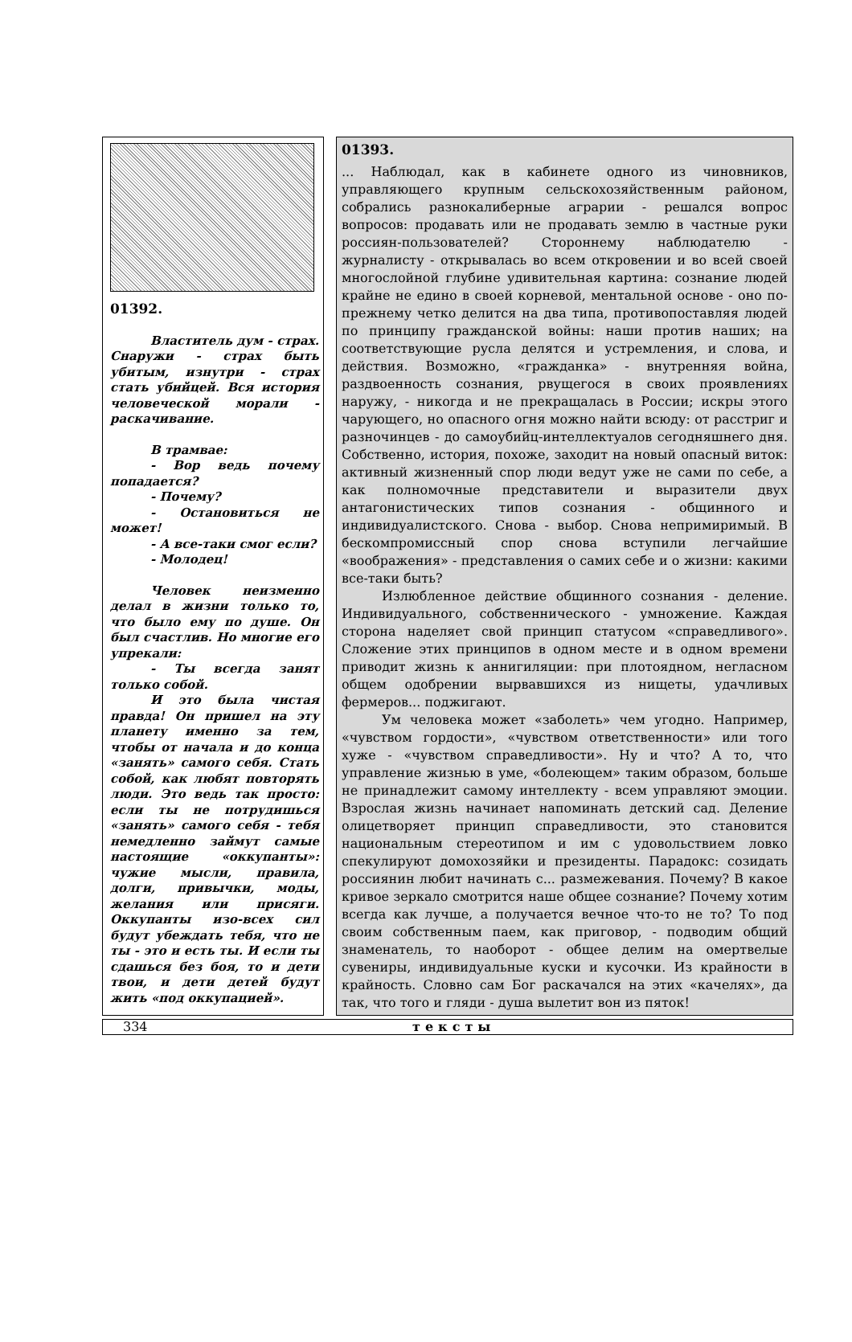01392.
Властитель дум - страх. Снаружи - страх быть убитым, изнутри - страх стать убийцей. Вся история человеческой морали - раскачивание.
В трамвае:
- Вор ведь почему попадается?
- Почему?
- Остановиться не может!
- А все-таки смог если?
- Молодец!
Человек неизменно делал в жизни только то, что было ему по душе. Он был счастлив. Но многие его упрекали:
- Ты всегда занят только собой.
И это была чистая правда! Он пришел на эту планету именно за тем, чтобы от начала и до конца «занять» самого себя. Стать собой, как любят повторять люди. Это ведь так просто: если ты не потрудишься «занять» самого себя - тебя немедленно займут самые настоящие «оккупанты»: чужие мысли, правила, долги, привычки, моды, желания или присяги. Оккупанты изо-всех сил будут убеждать тебя, что не ты - это и есть ты. И если ты сдашься без боя, то и дети твои, и дети детей будут жить «под оккупацией».
01393.
... Наблюдал, как в кабинете одного из чиновников, управляющего крупным сельскохозяйственным районом, собрались разнокалиберные аграрии - решался вопрос вопросов: продавать или не продавать землю в частные руки россиян-пользователей? Стороннему наблюдателю - журналисту - открывалась во всем откровении и во всей своей многослойной глубине удивительная картина: сознание людей крайне не едино в своей корневой, ментальной основе - оно по-прежнему четко делится на два типа, противопоставляя людей по принципу гражданской войны: наши против наших; на соответствующие русла делятся и устремления, и слова, и действия. Возможно, «гражданка» - внутренняя война, раздвоенность сознания, рвущегося в своих проявлениях наружу, - никогда и не прекращалась в России; искры этого чарующего, но опасного огня можно найти всюду: от расстриг и разночинцев - до самоубийц-интеллектуалов сегодняшнего дня. Собственно, история, похоже, заходит на новый опасный виток: активный жизненный спор люди ведут уже не сами по себе, а как полномочные представители и выразители двух антагонистических типов сознания - общинного и индивидуалистского. Снова - выбор. Снова непримиримый. В бескомпромиссный спор снова вступили легчайшие «воображения» - представления о самих себе и о жизни: какими все-таки быть?
Излюбленное действие общинного сознания - деление. Индивидуального, собственнического - умножение. Каждая сторона наделяет свой принцип статусом «справедливого». Сложение этих принципов в одном месте и в одном времени приводит жизнь к аннигиляции: при плотоядном, негласном общем одобрении вырвавшихся из нищеты, удачливых фермеров... поджигают.
Ум человека может «заболеть» чем угодно. Например, «чувством гордости», «чувством ответственности» или того хуже - «чувством справедливости». Ну и что? А то, что управление жизнью в уме, «болеющем» таким образом, больше не принадлежит самому интеллекту - всем управляют эмоции. Взрослая жизнь начинает напоминать детский сад. Деление олицетворяет принцип справедливости, это становится национальным стереотипом и им с удовольствием ловко спекулируют домохозяйки и президенты. Парадокс: созидать россиянин любит начинать с... размежевания. Почему? В какое кривое зеркало смотрится наше общее сознание? Почему хотим всегда как лучше, а получается вечное что-то не то? То под своим собственным паем, как приговор, - подводим общий знаменатель, то наоборот - общее делим на омертвелые сувениры, индивидуальные куски и кусочки. Из крайности в крайность. Словно сам Бог раскачался на этих «качелях», да так, что того и гляди - душа вылетит вон из пяток!
334 тексты